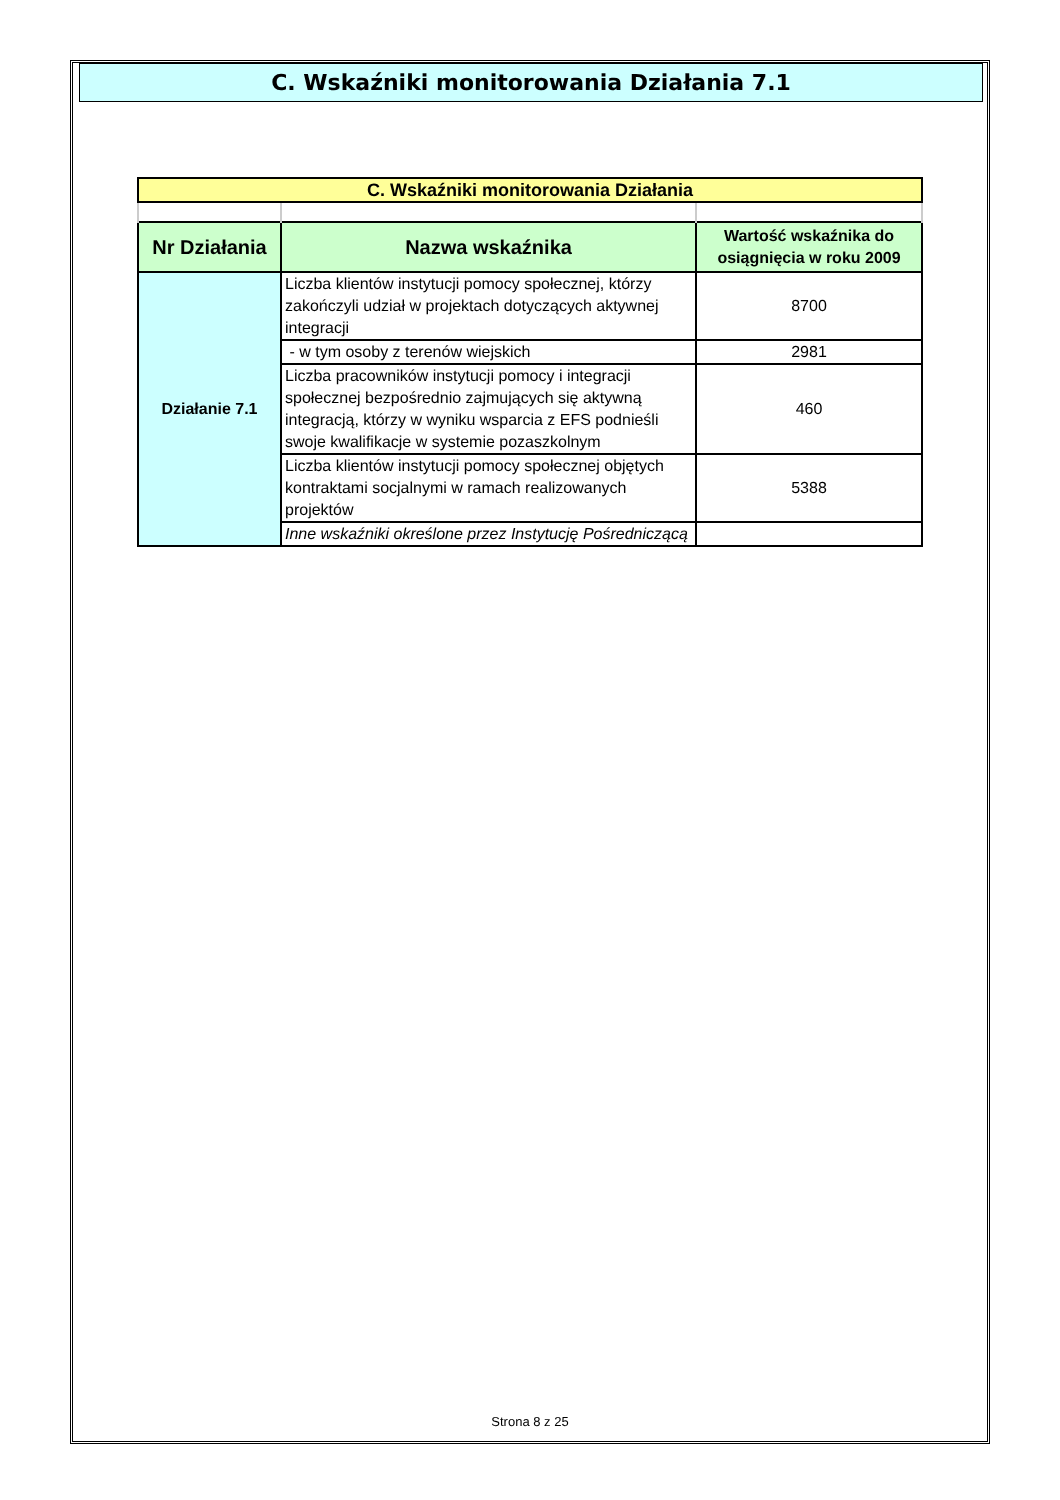C. Wskaźniki monitorowania Działania 7.1
| C. Wskaźniki monitorowania Działania | | |
| Nr Działania | Nazwa wskaźnika | Wartość wskaźnika do osiągnięcia w roku 2009 |
| Działanie 7.1 | Liczba klientów instytucji pomocy społecznej, którzy zakończyli udział w projektach dotyczących aktywnej integracji | 8700 |
| | - w tym osoby z terenów wiejskich | 2981 |
| | Liczba pracowników instytucji pomocy i integracji społecznej bezpośrednio zajmujących się aktywną integracją, którzy w wyniku wsparcia z EFS podnieśli swoje kwalifikacje w systemie pozaszkolnym | 460 |
| | Liczba klientów instytucji pomocy społecznej objętych kontraktami socjalnymi w ramach realizowanych projektów | 5388 |
| | Inne wskaźniki określone przez Instytucję Pośredniczącą | |
Strona 8 z 25